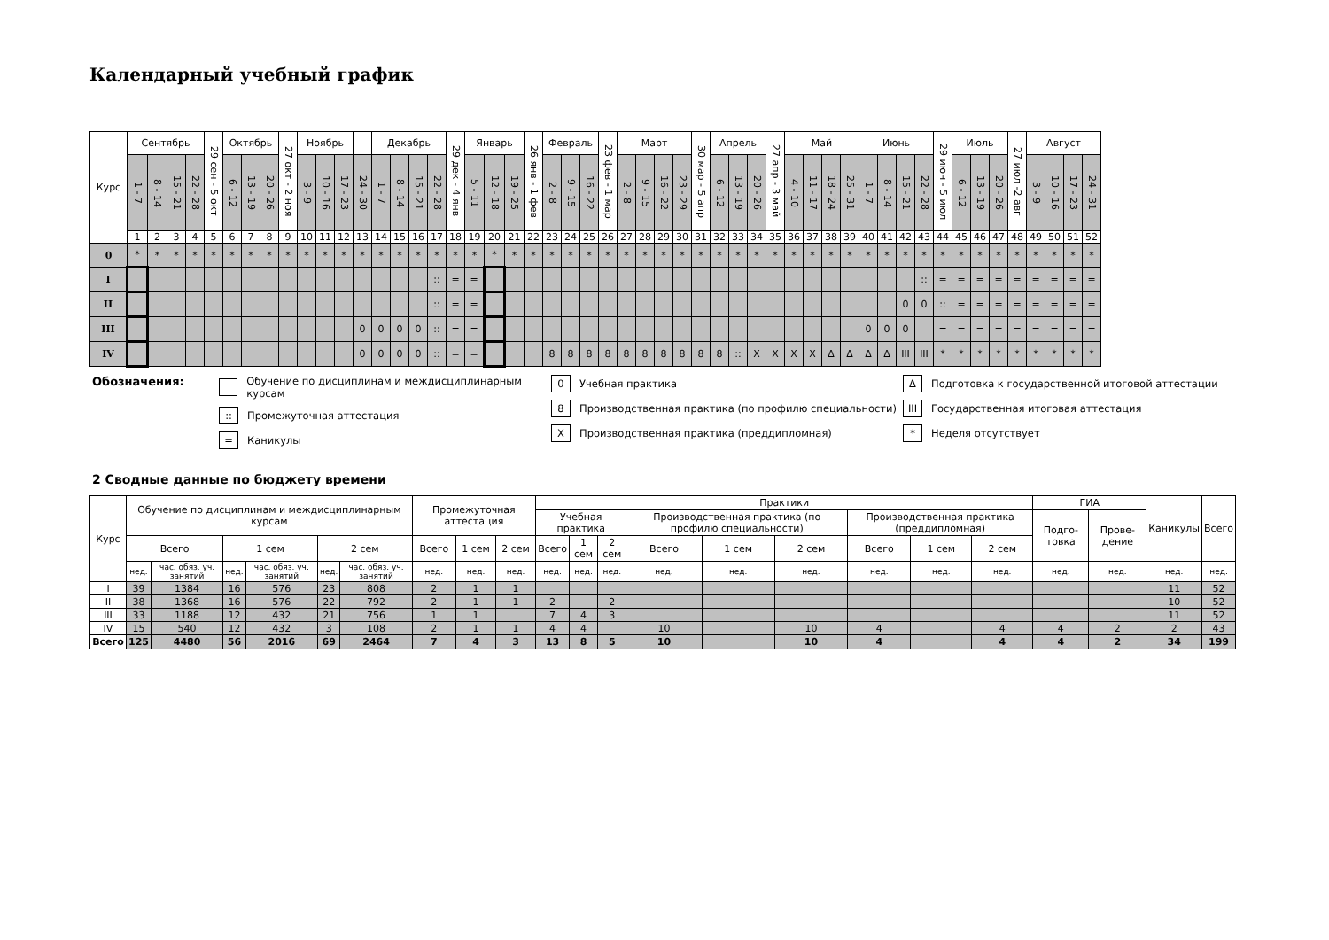Календарный учебный график
| Курс | Сентябрь | | | | 29 сен - 5 окт | Октябрь | | | 27 окт - 2 ноя | Ноябрь | | | | Декабрь | | | | 29 дек - 4 янв | Январь | | | 26 янв - 1 фев | Февраль | | | 23 фев - 1 мар | Март | | | | 30 мар - 5 апр | Апрель | | | 27 апр - 3 май | Май | | | | Июнь | | | | 29 июн - 5 июл | Июль | | | 27 июл -2 авг | Август | | | |
| --- | --- | --- | --- | --- | --- | --- | --- | --- | --- | --- | --- | --- | --- | --- | --- | --- | --- | --- | --- | --- | --- | --- | --- | --- | --- | --- | --- | --- | --- | --- | --- | --- | --- | --- | --- | --- | --- | --- | --- | --- | --- | --- | --- | --- | --- | --- | --- | --- | --- | --- | --- | --- |
| | 1 - 7 | 8 - 14 | 15 - 21 | 22 - 28 | | 6 - 12 | 13 - 19 | 20 - 26 | | 3 - 9 | 10 - 16 | 17 - 23 | 24 - 30 | 1 - 7 | 8 - 14 | 15 - 21 | 22 - 28 | | 5 - 11 | 12 - 18 | 19 - 25 | | 2 - 8 | 9 - 15 | 16 - 22 | | 2 - 8 | 9 - 15 | 16 - 22 | 23 - 29 | | 6 - 12 | 13 - 19 | 20 - 26 | | 4 - 10 | 11 - 17 | 18 - 24 | 25 - 31 | 1 - 7 | 8 - 14 | 15 - 21 | 22 - 28 | | 6 - 12 | 13 - 19 | 20 - 26 | | 3 - 9 | 10 - 16 | 17 - 23 | 24 - 31 |
| | 1 | 2 | 3 | 4 | 5 | 6 | 7 | 8 | 9 | 10 | 11 | 12 | 13 | 14 | 15 | 16 | 17 | 18 | 19 | 20 | 21 | 22 | 23 | 24 | 25 | 26 | 27 | 28 | 29 | 30 | 31 | 32 | 33 | 34 | 35 | 36 | 37 | 38 | 39 | 40 | 41 | 42 | 43 | 44 | 45 | 46 | 47 | 48 | 49 | 50 | 51 | 52 |
| 0 | * | * | * | * | * | * | * | * | * | * | * | * | * | * | * | * | * | * | * | * | * | * | * | * | * | * | * | * | * | * | * | * | * | * | * | * | * | * | * | * | * | * | * | * | * | * | * | * | * | * | * | * |
| I | | | | | | | | | | | | | | | | | :: | = | = | | | | | | | | | | | | | | | | | | | | | | | | :: | = | = | = | = | = | = | = | = | = |
| II | | | | | | | | | | | | | | | | | :: | = | = | | | | | | | | | | | | | | | | | | | | | | | 0 | 0 | :: | = | = | = | = | = | = | = | = |
| III | | | | | | | | | | | | | 0 | 0 | 0 | 0 | :: | = | = | | | | | | | | | | | | | | | | | | | | | 0 | 0 | 0 | | = | = | = | = | = | = | = | = | = |
| IV | | | | | | | | | | | | | 0 | 0 | 0 | 0 | :: | = | = | | | | 8 | 8 | 8 | 8 | 8 | 8 | 8 | 8 | 8 | 8 | :: | X | X | X | X | Δ | Δ | Δ | Δ | III | III | * | * | * | * | * | * | * | * | * |
Обозначения: Обучение по дисциплинам и междисциплинарным курсам
:: Промежуточная аттестация
= Каникулы
0 Учебная практика
8 Производственная практика (по профилю специальности)
X Производственная практика (преддипломная)
Δ Подготовка к государственной итоговой аттестации
III Государственная итоговая аттестация
* Неделя отсутствует
2 Сводные данные по бюджету времени
| Курс | Обучение по дисциплинам и междисциплинарным курсам | | | | | | Промежуточная аттестация | | | Практики | | | | | | | | | ГИА | | Каникулы | Всего |
| --- | --- | --- | --- | --- | --- | --- | --- | --- | --- | --- | --- | --- | --- | --- | --- | --- | --- | --- | --- | --- | --- | --- |
| | | | | | | | | | | Учебная практика | | | Производственная практика (по профилю специальности) | | | Производственная практика (преддипломная) | | | Подго-товка | Прове-дение | | |
| | Всего | | 1 сем | | 2 сем | | Всего | 1 сем | 2 сем | Всего | 1 сем | 2 сем | Всего | 1 сем | 2 сем | Всего | 1 сем | 2 сем | | | | |
| | нед. | час. обяз. уч. занятий | нед. | час. обяз. уч. занятий | нед. | час. обяз. уч. занятий | нед. | нед. | нед. | нед. | нед. | нед. | нед. | нед. | нед. | нед. | нед. | нед. | нед. | нед. | нед. | нед. |
| I | 39 | 1384 | 16 | 576 | 23 | 808 | 2 | 1 | 1 | | | | | | | | | | | | 11 | 52 |
| II | 38 | 1368 | 16 | 576 | 22 | 792 | 2 | 1 | 1 | 2 | | 2 | | | | | | | | | 10 | 52 |
| III | 33 | 1188 | 12 | 432 | 21 | 756 | 1 | 1 | | 7 | 4 | 3 | | | | | | | | | 11 | 52 |
| IV | 15 | 540 | 12 | 432 | 3 | 108 | 2 | 1 | 1 | 4 | 4 | | 10 | | 10 | 4 | | 4 | 4 | 2 | 2 | 43 |
| Всего | 125 | 4480 | 56 | 2016 | 69 | 2464 | 7 | 4 | 3 | 13 | 8 | 5 | 10 | | 10 | 4 | | 4 | 4 | 2 | 34 | 199 |